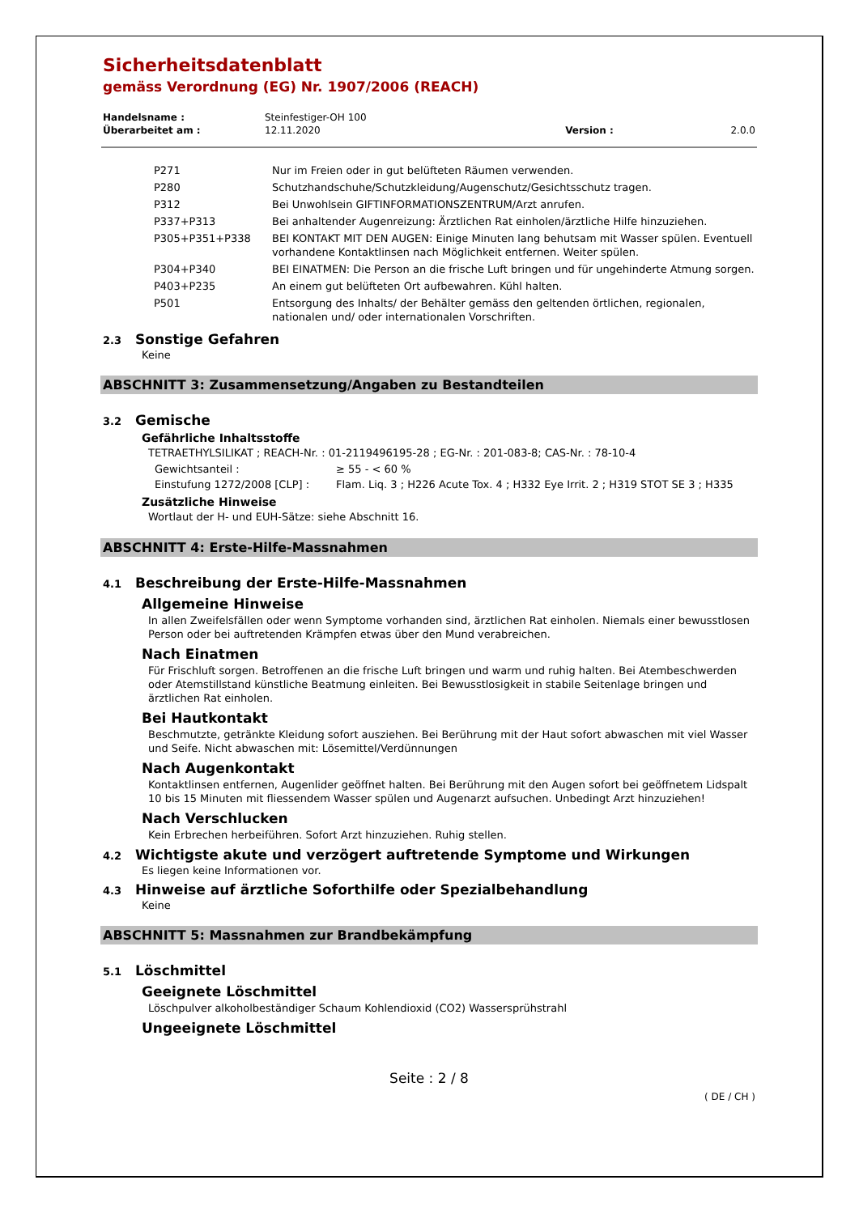Sicherheitsdatenblatt
gemäss Verordnung (EG) Nr. 1907/2006 (REACH)
| Handelsname : | Steinfestiger-OH 100 | | |
| Überarbeitet am : | 12.11.2020 | Version : | 2.0.0 |
| P271 | Nur im Freien oder in gut belüfteten Räumen verwenden. |
| P280 | Schutzhandschuhe/Schutzkleidung/Augenschutz/Gesichtsschutz tragen. |
| P312 | Bei Unwohlsein GIFTINFORMATIONSZENTRUM/Arzt anrufen. |
| P337+P313 | Bei anhaltender Augenreizung: Ärztlichen Rat einholen/ärztliche Hilfe hinzuziehen. |
| P305+P351+P338 | BEI KONTAKT MIT DEN AUGEN: Einige Minuten lang behutsam mit Wasser spülen. Eventuell vorhandene Kontaktlinsen nach Möglichkeit entfernen. Weiter spülen. |
| P304+P340 | BEI EINATMEN: Die Person an die frische Luft bringen und für ungehinderte Atmung sorgen. |
| P403+P235 | An einem gut belüfteten Ort aufbewahren. Kühl halten. |
| P501 | Entsorgung des Inhalts/ der Behälter gemäss den geltenden örtlichen, regionalen, nationalen und/ oder internationalen Vorschriften. |
2.3 Sonstige Gefahren
Keine
ABSCHNITT 3: Zusammensetzung/Angaben zu Bestandteilen
3.2 Gemische
Gefährliche Inhaltsstoffe
TETRAETHYLSILIKAT ; REACH-Nr. : 01-2119496195-28 ; EG-Nr. : 201-083-8; CAS-Nr. : 78-10-4
| Gewichtsanteil : | ≥ 55 - < 60 % |
| Einstufung 1272/2008 [CLP] : | Flam. Liq. 3 ; H226 Acute Tox. 4 ; H332 Eye Irrit. 2 ; H319 STOT SE 3 ; H335 |
Zusätzliche Hinweise
Wortlaut der H- und EUH-Sätze: siehe Abschnitt 16.
ABSCHNITT 4: Erste-Hilfe-Massnahmen
4.1 Beschreibung der Erste-Hilfe-Massnahmen
Allgemeine Hinweise
In allen Zweifelsfällen oder wenn Symptome vorhanden sind, ärztlichen Rat einholen. Niemals einer bewusstlosen Person oder bei auftretenden Krämpfen etwas über den Mund verabreichen.
Nach Einatmen
Für Frischluft sorgen. Betroffenen an die frische Luft bringen und warm und ruhig halten. Bei Atembeschwerden oder Atemstillstand künstliche Beatmung einleiten. Bei Bewusstlosigkeit in stabile Seitenlage bringen und ärztlichen Rat einholen.
Bei Hautkontakt
Beschmutzte, getränkte Kleidung sofort ausziehen. Bei Berührung mit der Haut sofort abwaschen mit viel Wasser und Seife. Nicht abwaschen mit: Lösemittel/Verdünnungen
Nach Augenkontakt
Kontaktlinsen entfernen, Augenlider geöffnet halten. Bei Berührung mit den Augen sofort bei geöffnetem Lidspalt 10 bis 15 Minuten mit fliessendem Wasser spülen und Augenarzt aufsuchen. Unbedingt Arzt hinzuziehen!
Nach Verschlucken
Kein Erbrechen herbeiführen. Sofort Arzt hinzuziehen. Ruhig stellen.
4.2 Wichtigste akute und verzögert auftretende Symptome und Wirkungen
Es liegen keine Informationen vor.
4.3 Hinweise auf ärztliche Soforthilfe oder Spezialbehandlung
Keine
ABSCHNITT 5: Massnahmen zur Brandbekämpfung
5.1 Löschmittel
Geeignete Löschmittel
Löschpulver alkoholbeständiger Schaum Kohlendioxid (CO2) Wassersprühstrahl
Ungeeignete Löschmittel
Seite : 2 / 8
( DE / CH )